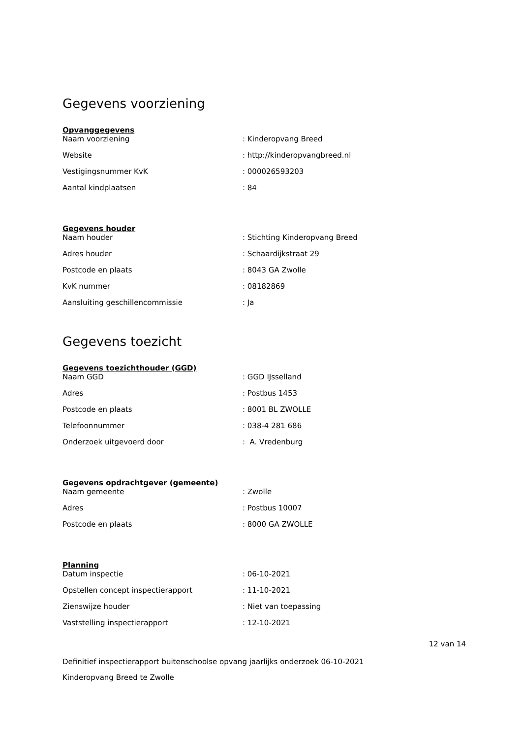Gegevens voorziening
Opvanggegevens
| Naam voorziening | : Kinderopvang Breed |
| Website | : http://kinderopvangbreed.nl |
| Vestigingsnummer KvK | : 000026593203 |
| Aantal kindplaatsen | : 84 |
Gegevens houder
| Naam houder | : Stichting Kinderopvang Breed |
| Adres houder | : Schaardijkstraat 29 |
| Postcode en plaats | : 8043 GA Zwolle |
| KvK nummer | : 08182869 |
| Aansluiting geschillencommissie | : Ja |
Gegevens toezicht
Gegevens toezichthouder (GGD)
| Naam GGD | : GGD IJsselland |
| Adres | : Postbus 1453 |
| Postcode en plaats | : 8001 BL ZWOLLE |
| Telefoonnummer | : 038-4 281 686 |
| Onderzoek uitgevoerd door | : A. Vredenburg |
Gegevens opdrachtgever (gemeente)
| Naam gemeente | : Zwolle |
| Adres | : Postbus 10007 |
| Postcode en plaats | : 8000 GA ZWOLLE |
Planning
| Datum inspectie | : 06-10-2021 |
| Opstellen concept inspectierapport | : 11-10-2021 |
| Zienswijze houder | : Niet van toepassing |
| Vaststelling inspectierapport | : 12-10-2021 |
12 van 14
Definitief inspectierapport buitenschoolse opvang jaarlijks onderzoek 06-10-2021
Kinderopvang Breed te Zwolle